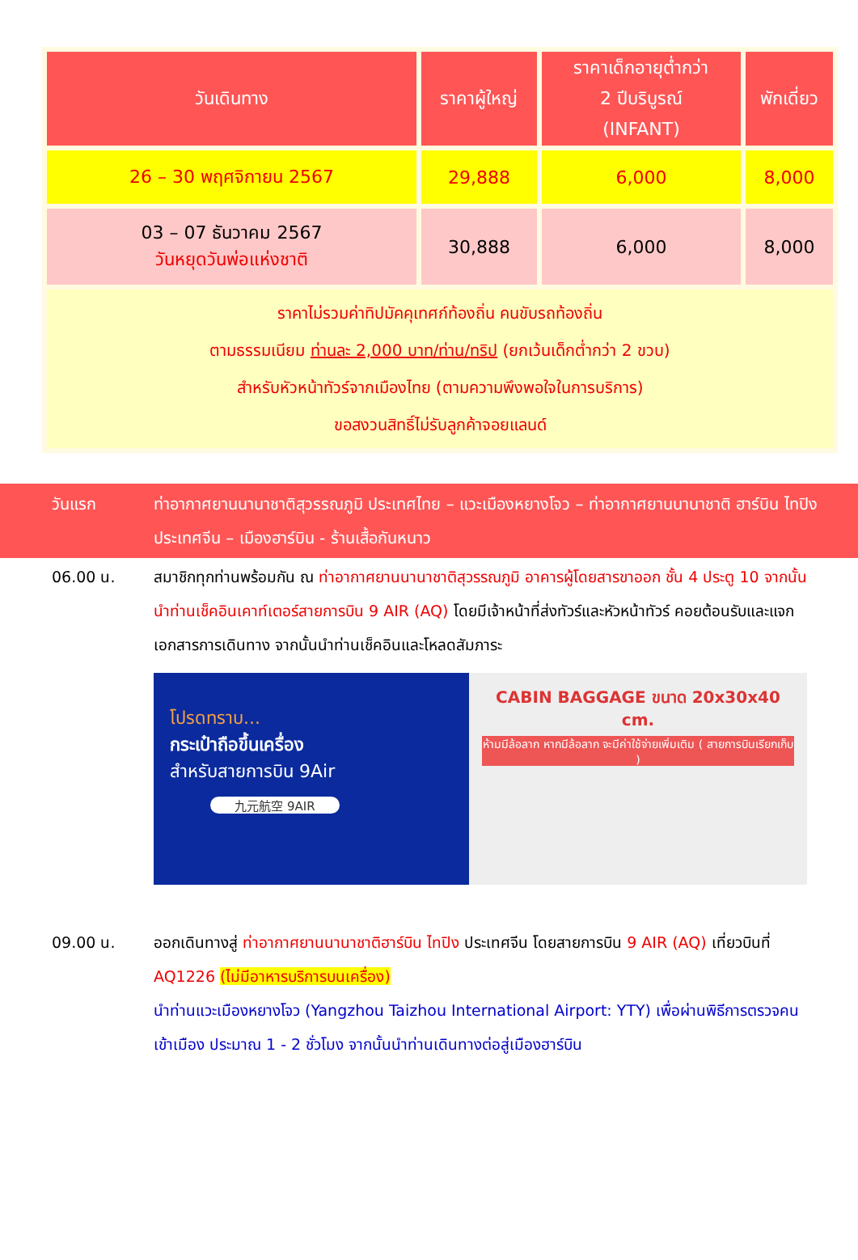| วันเดินทาง | ราคาผู้ใหญ่ | ราคาเด็กอายุต่ำกว่า 2 ปีบริบูรณ์ (INFANT) | พักเดี่ยว |
| --- | --- | --- | --- |
| 26 – 30 พฤศจิกายน 2567 | 29,888 | 6,000 | 8,000 |
| 03 – 07 ธันวาคม 2567 วันหยุดวันพ่อแห่งชาติ | 30,888 | 6,000 | 8,000 |
| ราคาไม่รวมค่าทิปมัคคุเทศก์ท้องถิ่น คนขับรถท้องถิ่น ตามธรรมเนียม ท่านละ 2,000 บาท/ท่าน/ทริป (ยกเว้นเด็กต่ำกว่า 2 ขวบ) สำหรับหัวหน้าทัวร์จากเมืองไทย (ตามความพึงพอใจในการบริการ) ขอสงวนสิทธิ์ไม่รับลูกค้าจอยแลนด์ | | | |
วันแรก ท่าอากาศยานนานาชาติสุวรรณภูมิ ประเทศไทย – แวะเมืองหยางโจว – ท่าอากาศยานนานาชาติ ฮาร์บิน ไทปิง ประเทศจีน – เมืองฮาร์บิน - ร้านเสื้อกันหนาว
06.00 น. สมาชิกทุกท่านพร้อมกัน ณ ท่าอากาศยานนานาชาติสุวรรณภูมิ อาคารผู้โดยสารขาออก ชั้น 4 ประตู 10 จากนั้นนำท่านเช็คอินเคาท์เตอร์สายการบิน 9 AIR (AQ) โดยมีเจ้าหน้าที่ส่งทัวร์และหัวหน้าทัวร์ คอยต้อนรับและแจกเอกสารการเดินทาง จากนั้นนำท่านเช็คอินและโหลดสัมภาระ
โปรดทราบ...
กระเป๋าถือขึ้นเครื่อง
สำหรับสายการบิน 9Air
九元航空 9AIR
CABIN BAGGAGE ขนาด 20x30x40 cm.
ห้ามมีล้อลาก หากมีล้อลาก จะมีค่าใช้จ่ายเพิ่มเติม ( สายการบินเรียกเก็บ )
09.00 น. ออกเดินทางสู่ ท่าอากาศยานนานาชาติฮาร์บิน ไทปิง ประเทศจีน โดยสายการบิน 9 AIR (AQ) เที่ยวบินที่ AQ1226 (ไม่มีอาหารบริการบนเครื่อง)
นำท่านแวะเมืองหยางโจว (Yangzhou Taizhou International Airport: YTY) เพื่อผ่านพิธีการตรวจคนเข้าเมือง ประมาณ 1 - 2 ชั่วโมง จากนั้นนำท่านเดินทางต่อสู่เมืองฮาร์บิน